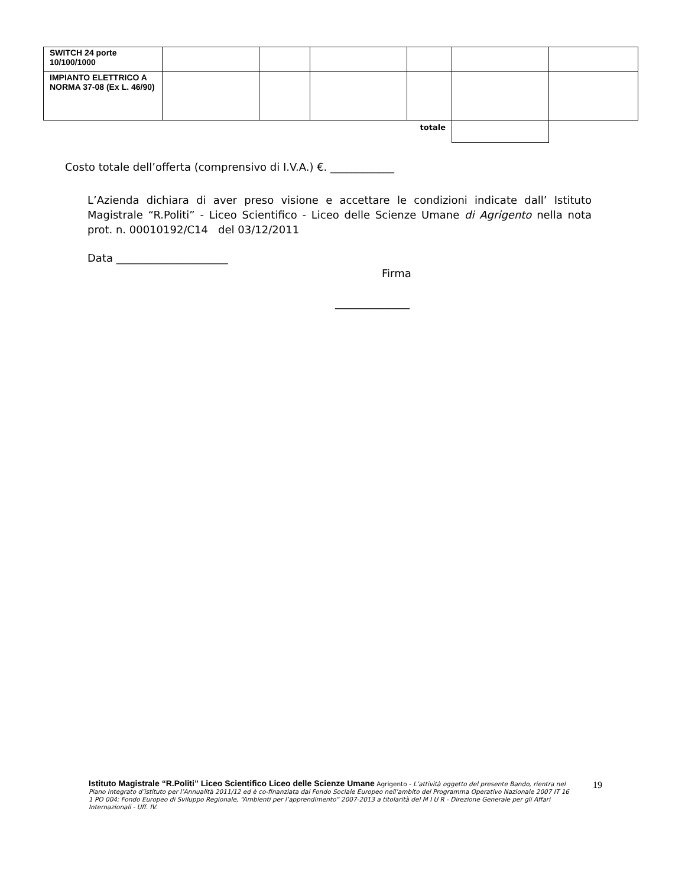| SWITCH 24 porte 10/100/1000 | | | | | | |
| IMPIANTO ELETTRICO A NORMA 37-08 (Ex L. 46/90) | | | | | | |
| totale | | | | | | |
Costo totale dell’offerta (comprensivo di I.V.A.) €. ____________
L’Azienda dichiara di aver preso visione e accettare le condizioni indicate dall’ Istituto Magistrale “R.Politi” - Liceo Scientifico - Liceo delle Scienze Umane di Agrigento nella nota prot. n. 00010192/C14 del 03/12/2011
Data _____________________
Firma
______________
Istituto Magistrale “R.Politi” Liceo Scientifico Liceo delle Scienze Umane Agrigento - L’attività oggetto del presente Bando, rientra nel Piano Integrato d’istituto per l’Annualità 2011/12 ed è co-finanziata dal Fondo Sociale Europeo nell’ambito del Programma Operativo Nazionale 2007 IT 16 1 PO 004; Fondo Europeo di Sviluppo Regionale, “Ambienti per l’apprendimento” 2007-2013 a titolarità del M I U R - Direzione Generale per gli Affari Internazionali - Uff. IV.
19